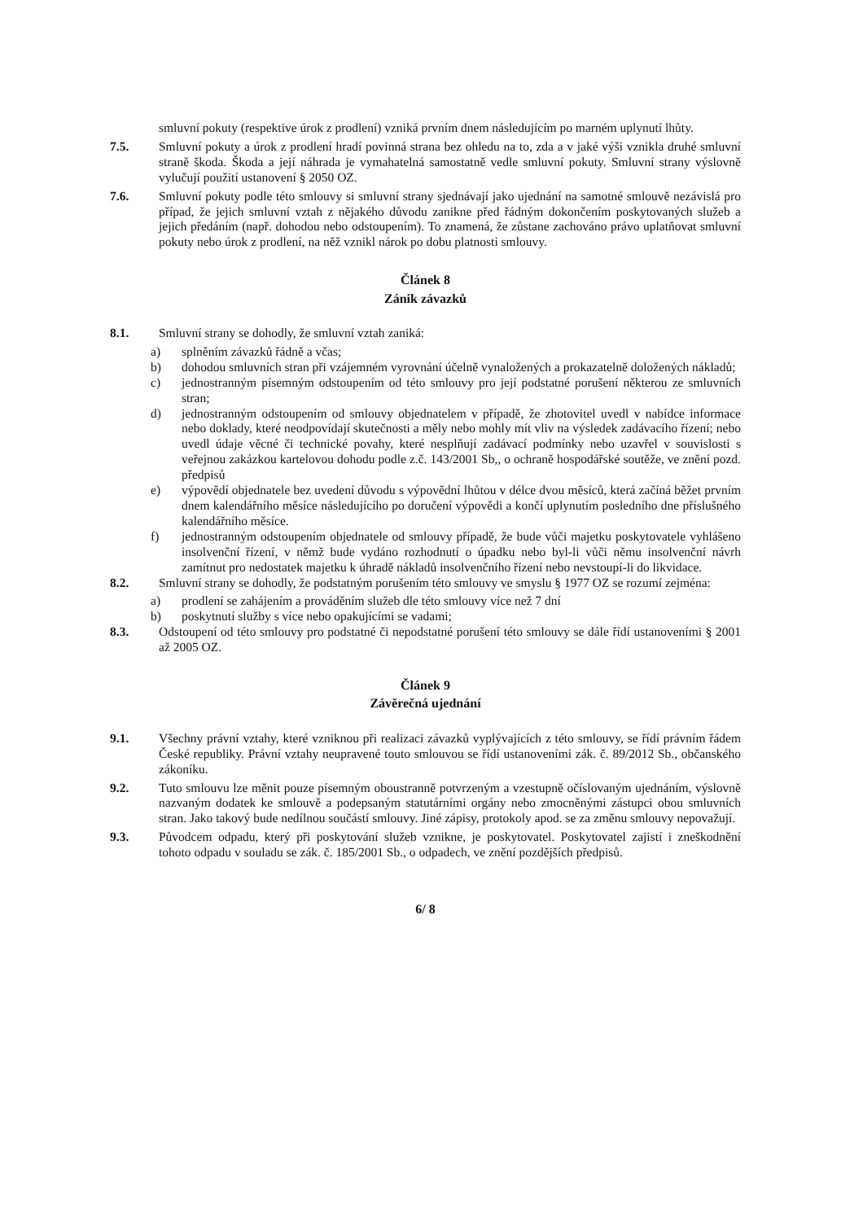smluvní pokuty (respektive úrok z prodlení) vzniká prvním dnem následujícím po marném uplynutí lhůty.
7.5. Smluvní pokuty a úrok z prodlení hradí povinná strana bez ohledu na to, zda a v jaké výši vznikla druhé smluvní straně škoda. Škoda a její náhrada je vymahatelná samostatně vedle smluvní pokuty. Smluvní strany výslovně vylučují použití ustanovení § 2050 OZ.
7.6. Smluvní pokuty podle této smlouvy si smluvní strany sjednávají jako ujednání na samotné smlouvě nezávislá pro případ, že jejich smluvní vztah z nějakého důvodu zanikne před řádným dokončením poskytovaných služeb a jejich předáním (např. dohodou nebo odstoupením). To znamená, že zůstane zachováno právo uplatňovat smluvní pokuty nebo úrok z prodlení, na něž vznikl nárok po dobu platnosti smlouvy.
Článek 8
Zánik závazků
8.1. Smluvní strany se dohodly, že smluvní vztah zaniká:
a) splněním závazků řádně a včas;
b) dohodou smluvních stran při vzájemném vyrovnání účelně vynaložených a prokazatelně doložených nákladů;
c) jednostranným písemným odstoupením od této smlouvy pro její podstatné porušení některou ze smluvních stran;
d) jednostranným odstoupením od smlouvy objednatelem v případě, že zhotovitel uvedl v nabídce informace nebo doklady, které neodpovídají skutečnosti a měly nebo mohly mít vliv na výsledek zadávacího řízení; nebo uvedl údaje věcné či technické povahy, které nesplňují zadávací podmínky nebo uzavřel v souvislosti s veřejnou zakázkou kartelovou dohodu podle z.č. 143/2001 Sb,, o ochraně hospodářské soutěže, ve znění pozd. předpisů
e) výpovědí objednatele bez uvedení důvodu s výpovědní lhůtou v délce dvou měsíců, která začíná běžet prvním dnem kalendářního měsíce následujícího po doručení výpovědi a končí uplynutím posledního dne příslušného kalendářního měsíce.
f) jednostranným odstoupením objednatele od smlouvy případě, že bude vůči majetku poskytovatele vyhlášeno insolvenční řízení, v němž bude vydáno rozhodnutí o úpadku nebo byl-li vůči němu insolvenční návrh zamítnut pro nedostatek majetku k úhradě nákladů insolvenčního řízení nebo nevstoupí-li do likvidace.
8.2. Smluvní strany se dohodly, že podstatným porušením této smlouvy ve smyslu § 1977 OZ se rozumí zejména:
a) prodlení se zahájením a prováděním služeb dle této smlouvy více než 7 dní
b) poskytnutí služby s více nebo opakujícími se vadami;
8.3. Odstoupení od této smlouvy pro podstatné či nepodstatné porušení této smlouvy se dále řídí ustanoveními § 2001 až 2005 OZ.
Článek 9
Závěrečná ujednání
9.1. Všechny právní vztahy, které vzniknou při realizaci závazků vyplývajících z této smlouvy, se řídí právním řádem České republiky. Právní vztahy neupravené touto smlouvou se řídí ustanoveními zák. č. 89/2012 Sb., občanského zákoníku.
9.2. Tuto smlouvu lze měnit pouze písemným oboustranně potvrzeným a vzestupně očíslovaným ujednáním, výslovně nazvaným dodatek ke smlouvě a podepsaným statutárními orgány nebo zmocněnými zástupci obou smluvních stran. Jako takový bude nedílnou součástí smlouvy. Jiné zápisy, protokoly apod. se za změnu smlouvy nepovažují.
9.3. Původcem odpadu, který při poskytování služeb vznikne, je poskytovatel. Poskytovatel zajistí i zneškodnění tohoto odpadu v souladu se zák. č. 185/2001 Sb., o odpadech, ve znění pozdějších předpisů.
6/ 8